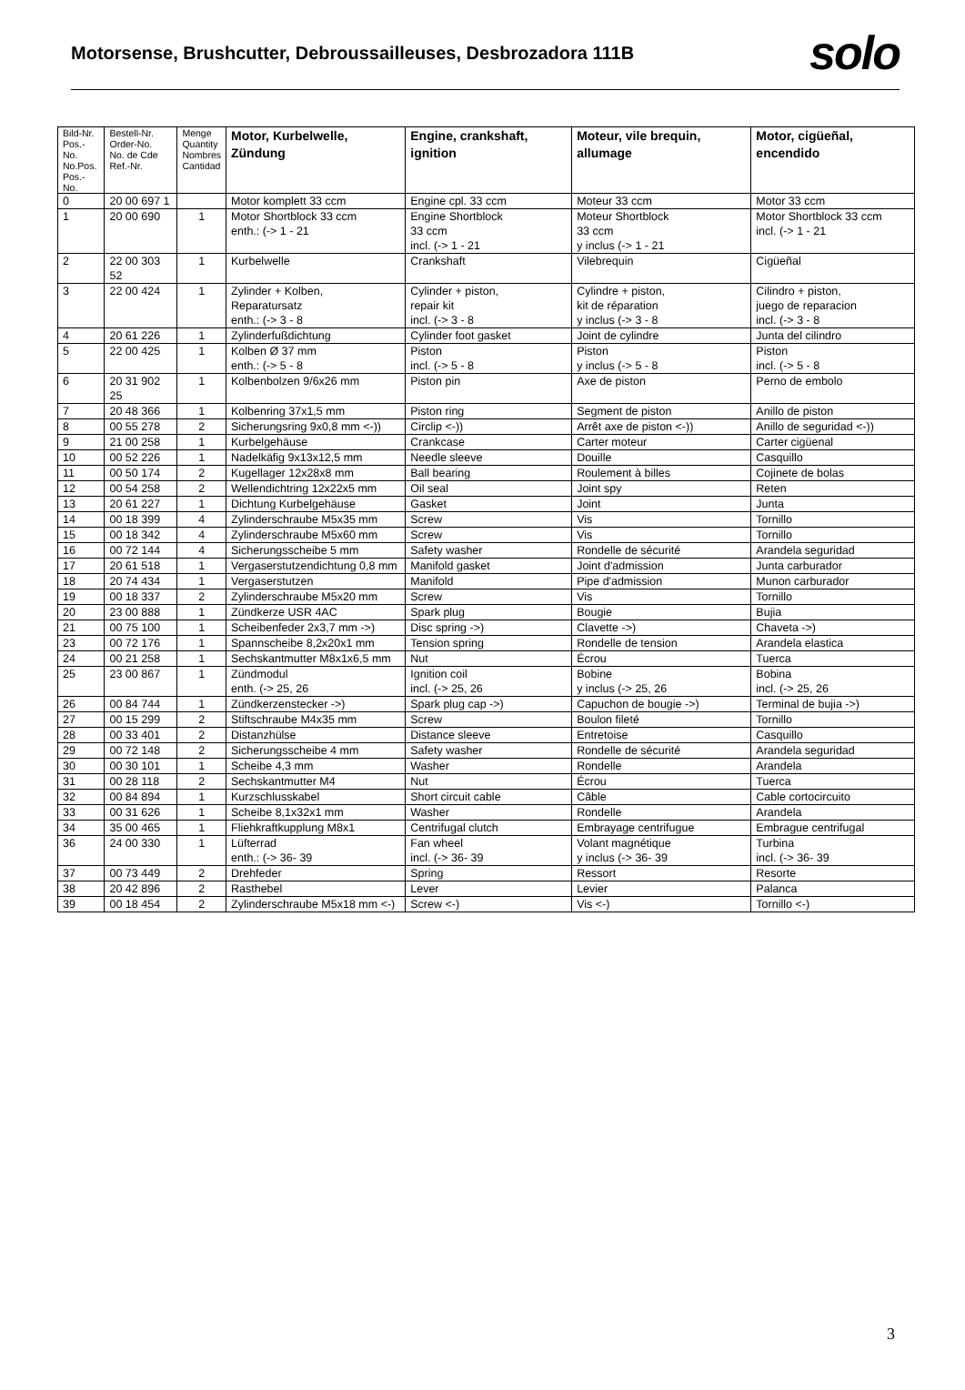Motorsense, Brushcutter, Debroussailleuses, Desbrozadora 111B
solo
| Bild-Nr. Pos.-No. No.Pos. Pos.-No. | Bestell-Nr. Order-No. No. de Cde Ref.-Nr. | Menge Quantity Nombres Cantidad | Motor, Kurbelwelle, Zündung | Engine, crankshaft, ignition | Moteur, vile brequin, allumage | Motor, cigüeñal, encendido |
| --- | --- | --- | --- | --- | --- | --- |
| 0 | 20 00 697 1 | | Motor komplett 33 ccm | Engine cpl. 33 ccm | Moteur 33 ccm | Motor 33 ccm |
| 1 | 20 00 690 | 1 | Motor Shortblock 33 ccm enth.: (-> 1 - 21 | Engine Shortblock 33 ccm incl. (-> 1 - 21 | Moteur Shortblock 33 ccm y inclus (-> 1 - 21 | Motor Shortblock 33 ccm incl. (-> 1 - 21 |
| 2 | 22 00 303 52 | 1 | Kurbelwelle | Crankshaft | Vilebrequin | Cigüeñal |
| 3 | 22 00 424 | 1 | Zylinder + Kolben, Reparatursatz enth.: (-> 3 - 8 | Cylinder + piston, repair kit incl. (-> 3 - 8 | Cylindre + piston, kit de réparation y inclus (-> 3 - 8 | Cilindro + piston, juego de reparacion incl. (-> 3 - 8 |
| 4 | 20 61 226 | 1 | Zylinderfußdichtung | Cylinder foot gasket | Joint de cylindre | Junta del cilindro |
| 5 | 22 00 425 | 1 | Kolben Ø 37 mm enth.: (-> 5 - 8 | Piston incl. (-> 5 - 8 | Piston y inclus (-> 5 - 8 | Piston incl. (-> 5 - 8 |
| 6 | 20 31 902 25 | 1 | Kolbenbolzen 9/6x26 mm | Piston pin | Axe de piston | Perno de embolo |
| 7 | 20 48 366 | 1 | Kolbenring 37x1,5 mm | Piston ring | Segment de piston | Anillo de piston |
| 8 | 00 55 278 | 2 | Sicherungsring 9x0,8 mm <-)) | Circlip <-)) | Arrêt axe de piston <-)) | Anillo de seguridad <-)) |
| 9 | 21 00 258 | 1 | Kurbelgehäuse | Crankcase | Carter moteur | Carter cigüenal |
| 10 | 00 52 226 | 1 | Nadelkäfig 9x13x12,5 mm | Needle sleeve | Douille | Casquillo |
| 11 | 00 50 174 | 2 | Kugellager 12x28x8 mm | Ball bearing | Roulement à billes | Cojinete de bolas |
| 12 | 00 54 258 | 2 | Wellendichtring 12x22x5 mm | Oil seal | Joint spy | Reten |
| 13 | 20 61 227 | 1 | Dichtung Kurbelgehäuse | Gasket | Joint | Junta |
| 14 | 00 18 399 | 4 | Zylinderschraube M5x35 mm | Screw | Vis | Tornillo |
| 15 | 00 18 342 | 4 | Zylinderschraube M5x60 mm | Screw | Vis | Tornillo |
| 16 | 00 72 144 | 4 | Sicherungsscheibe 5 mm | Safety washer | Rondelle de sécurité | Arandela seguridad |
| 17 | 20 61 518 | 1 | Vergaserstutzendichtung 0,8 mm | Manifold gasket | Joint d'admission | Junta carburador |
| 18 | 20 74 434 | 1 | Vergaserstutzen | Manifold | Pipe d'admission | Munon carburador |
| 19 | 00 18 337 | 2 | Zylinderschraube M5x20 mm | Screw | Vis | Tornillo |
| 20 | 23 00 888 | 1 | Zündkerze USR 4AC | Spark plug | Bougie | Bujia |
| 21 | 00 75 100 | 1 | Scheibenfeder 2x3,7 mm ->) | Disc spring ->) | Clavette ->) | Chaveta ->) |
| 23 | 00 72 176 | 1 | Spannscheibe 8,2x20x1 mm | Tension spring | Rondelle de tension | Arandela elastica |
| 24 | 00 21 258 | 1 | Sechskantmutter M8x1x6,5 mm | Nut | Écrou | Tuerca |
| 25 | 23 00 867 | 1 | Zündmodul enth. (-> 25, 26 | Ignition coil incl. (-> 25, 26 | Bobine y inclus (-> 25, 26 | Bobina incl. (-> 25, 26 |
| 26 | 00 84 744 | 1 | Zündkerzenstecker ->) | Spark plug cap ->) | Capuchon de bougie ->) | Terminal de bujia ->) |
| 27 | 00 15 299 | 2 | Stiftschraube M4x35 mm | Screw | Boulon fileté | Tornillo |
| 28 | 00 33 401 | 2 | Distanzhülse | Distance sleeve | Entretoise | Casquillo |
| 29 | 00 72 148 | 2 | Sicherungsscheibe 4 mm | Safety washer | Rondelle de sécurité | Arandela seguridad |
| 30 | 00 30 101 | 1 | Scheibe 4,3 mm | Washer | Rondelle | Arandela |
| 31 | 00 28 118 | 2 | Sechskantmutter M4 | Nut | Écrou | Tuerca |
| 32 | 00 84 894 | 1 | Kurzschlusskabel | Short circuit cable | Câble | Cable cortocircuito |
| 33 | 00 31 626 | 1 | Scheibe 8,1x32x1 mm | Washer | Rondelle | Arandela |
| 34 | 35 00 465 | 1 | Fliehkraftkupplung M8x1 | Centrifugal clutch | Embrayage centrifugue | Embrague centrifugal |
| 36 | 24 00 330 | 1 | Lüfterrad enth.: (-> 36- 39 | Fan wheel incl. (-> 36- 39 | Volant magnétique y inclus (-> 36- 39 | Turbina incl. (-> 36- 39 |
| 37 | 00 73 449 | 2 | Drehfeder | Spring | Ressort | Resorte |
| 38 | 20 42 896 | 2 | Rasthebel | Lever | Levier | Palanca |
| 39 | 00 18 454 | 2 | Zylinderschraube M5x18 mm <-) | Screw <-) | Vis <-) | Tornillo <-) |
3